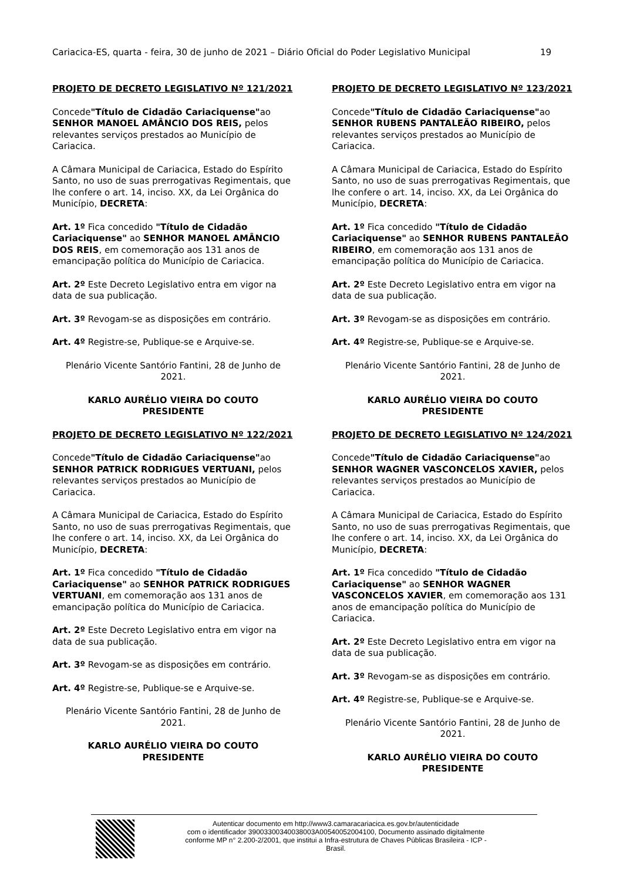Cariacica-ES, quarta - feira, 30 de junho de 2021 – Diário Oficial do Poder Legislativo Municipal 19
PROJETO DE DECRETO LEGISLATIVO Nº 121/2021
Concede"Título de Cidadão Cariaciquense"ao SENHOR MANOEL AMÂNCIO DOS REIS, pelos relevantes serviços prestados ao Município de Cariacica.
A Câmara Municipal de Cariacica, Estado do Espírito Santo, no uso de suas prerrogativas Regimentais, que lhe confere o art. 14, inciso. XX, da Lei Orgânica do Município, DECRETA:
Art. 1º Fica concedido "Título de Cidadão Cariaciquense" ao SENHOR MANOEL AMÂNCIO DOS REIS, em comemoração aos 131 anos de emancipação política do Município de Cariacica.
Art. 2º Este Decreto Legislativo entra em vigor na data de sua publicação.
Art. 3º Revogam-se as disposições em contrário.
Art. 4º Registre-se, Publique-se e Arquive-se.
Plenário Vicente Santório Fantini, 28 de Junho de 2021.
KARLO AURÉLIO VIEIRA DO COUTO
PRESIDENTE
PROJETO DE DECRETO LEGISLATIVO Nº 122/2021
Concede"Título de Cidadão Cariaciquense"ao SENHOR PATRICK RODRIGUES VERTUANI, pelos relevantes serviços prestados ao Município de Cariacica.
A Câmara Municipal de Cariacica, Estado do Espírito Santo, no uso de suas prerrogativas Regimentais, que lhe confere o art. 14, inciso. XX, da Lei Orgânica do Município, DECRETA:
Art. 1º Fica concedido "Título de Cidadão Cariaciquense" ao SENHOR PATRICK RODRIGUES VERTUANI, em comemoração aos 131 anos de emancipação política do Município de Cariacica.
Art. 2º Este Decreto Legislativo entra em vigor na data de sua publicação.
Art. 3º Revogam-se as disposições em contrário.
Art. 4º Registre-se, Publique-se e Arquive-se.
Plenário Vicente Santório Fantini, 28 de Junho de 2021.
KARLO AURÉLIO VIEIRA DO COUTO
PRESIDENTE
PROJETO DE DECRETO LEGISLATIVO Nº 123/2021
Concede"Título de Cidadão Cariaciquense"ao SENHOR RUBENS PANTALEÃO RIBEIRO, pelos relevantes serviços prestados ao Município de Cariacica.
A Câmara Municipal de Cariacica, Estado do Espírito Santo, no uso de suas prerrogativas Regimentais, que lhe confere o art. 14, inciso. XX, da Lei Orgânica do Município, DECRETA:
Art. 1º Fica concedido "Título de Cidadão Cariaciquense" ao SENHOR RUBENS PANTALEÃO RIBEIRO, em comemoração aos 131 anos de emancipação política do Município de Cariacica.
Art. 2º Este Decreto Legislativo entra em vigor na data de sua publicação.
Art. 3º Revogam-se as disposições em contrário.
Art. 4º Registre-se, Publique-se e Arquive-se.
Plenário Vicente Santório Fantini, 28 de Junho de 2021.
KARLO AURÉLIO VIEIRA DO COUTO
PRESIDENTE
PROJETO DE DECRETO LEGISLATIVO Nº 124/2021
Concede"Título de Cidadão Cariaciquense"ao SENHOR WAGNER VASCONCELOS XAVIER, pelos relevantes serviços prestados ao Município de Cariacica.
A Câmara Municipal de Cariacica, Estado do Espírito Santo, no uso de suas prerrogativas Regimentais, que lhe confere o art. 14, inciso. XX, da Lei Orgânica do Município, DECRETA:
Art. 1º Fica concedido "Título de Cidadão Cariaciquense" ao SENHOR WAGNER VASCONCELOS XAVIER, em comemoração aos 131 anos de emancipação política do Município de Cariacica.
Art. 2º Este Decreto Legislativo entra em vigor na data de sua publicação.
Art. 3º Revogam-se as disposições em contrário.
Art. 4º Registre-se, Publique-se e Arquive-se.
Plenário Vicente Santório Fantini, 28 de Junho de 2021.
KARLO AURÉLIO VIEIRA DO COUTO
PRESIDENTE
Autenticar documento em http://www3.camaracariacica.es.gov.br/autenticidade
com o identificador 39003300340038003A00540052004100, Documento assinado digitalmente
conforme MP n° 2.200-2/2001, que institui a Infra-estrutura de Chaves Públicas Brasileira - ICP -
Brasil.